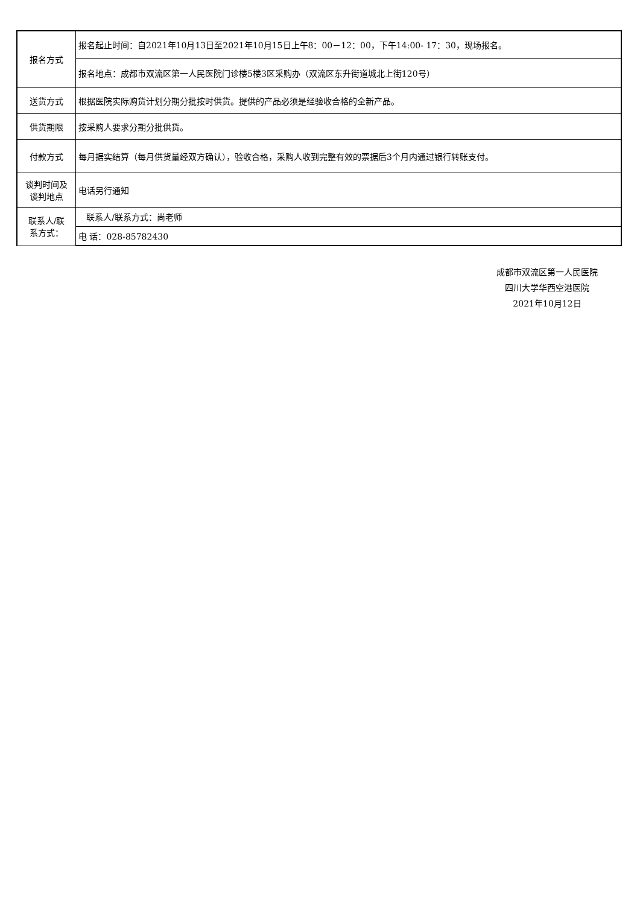| 报名方式 | 报名起止时间：自2021年10月13日至2021年10月15日上午8：00－12：00，下午14:00- 17：30，现场报名。 |
| | 报名地点：成都市双流区第一人民医院门诊楼5楼3区采购办（双流区东升街道城北上街120号） |
| 送货方式 | 根据医院实际购货计划分期分批按时供货。提供的产品必须是经验收合格的全新产品。 |
| 供货期限 | 按采购人要求分期分批供货。 |
| 付款方式 | 每月据实结算（每月供货量经双方确认），验收合格，采购人收到完整有效的票据后3个月内通过银行转账支付。 |
| 谈判时间及 谈判地点 | 电话另行通知 |
| 联系人/联 系方式： | 联系人/联系方式：尚老师 |
| | 电 话：028-85782430 |
成都市双流区第一人民医院
四川大学华西空港医院
2021年10月12日